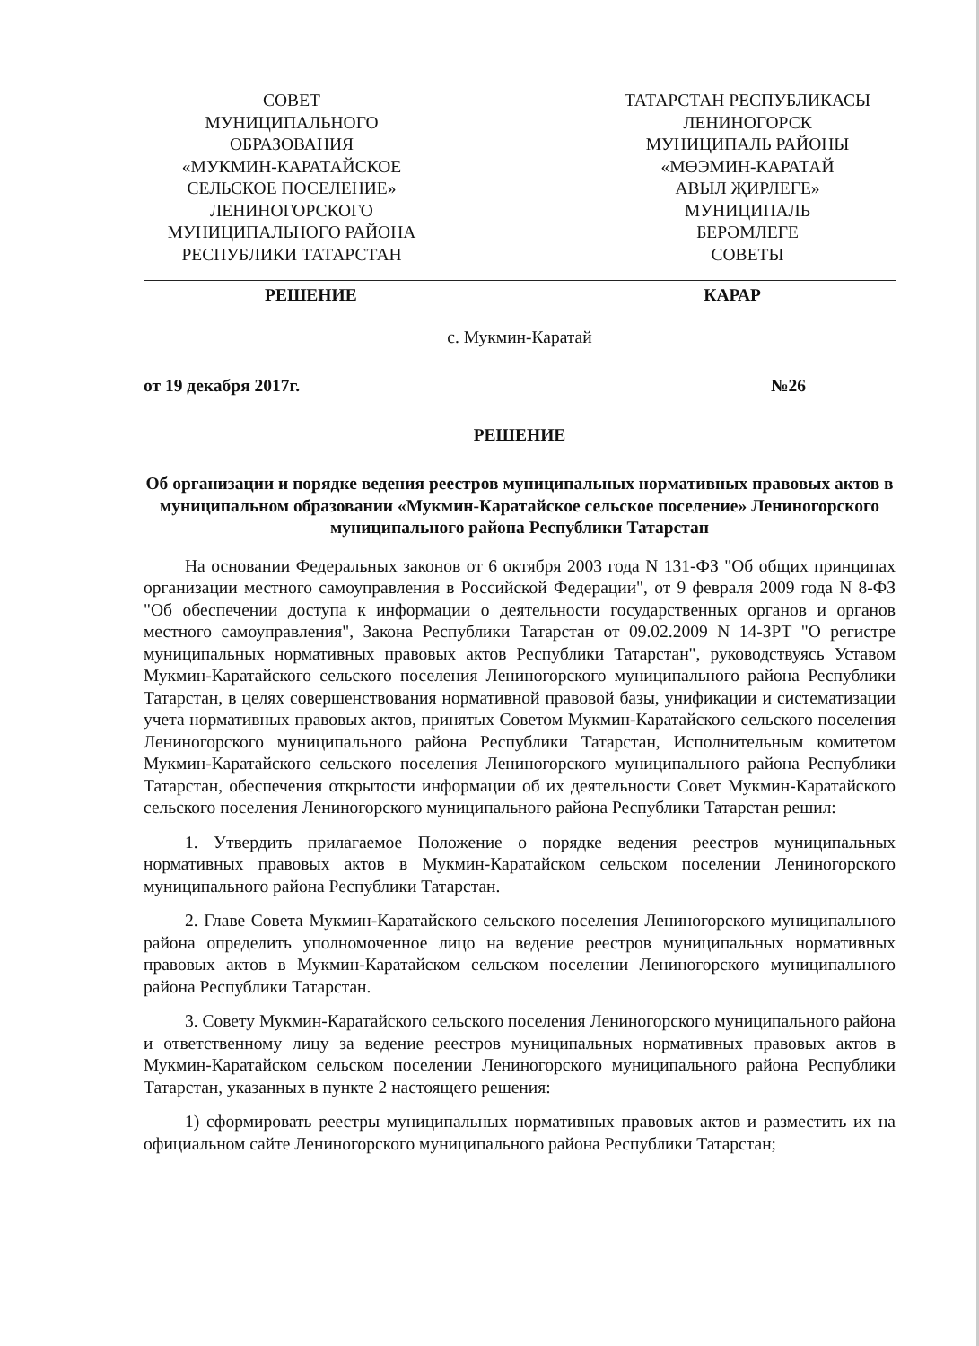СОВЕТ
МУНИЦИПАЛЬНОГО
ОБРАЗОВАНИЯ
«МУКМИН-КАРАТАЙСКОЕ
СЕЛЬСКОЕ ПОСЕЛЕНИЕ»
ЛЕНИНОГОРСКОГО
МУНИЦИПАЛЬНОГО РАЙОНА
РЕСПУБЛИКИ ТАТАРСТАН
ТАТАРСТАН РЕСПУБЛИКАСЫ
ЛЕНИНОГОРСК
МУНИЦИПАЛЬ РАЙОНЫ
«МӨЭМИН-КАРАТАЙ
АВЫЛ ҖИРЛЕГЕ»
МУНИЦИПАЛЬ
БЕРӘМЛЕГЕ
СОВЕТЫ
РЕШЕНИЕ КАРАР
с. Мукмин-Каратай
от 19 декабря 2017г. №26
РЕШЕНИЕ
Об организации и порядке ведения реестров муниципальных нормативных правовых актов в муниципальном образовании «Мукмин-Каратайское сельское поселение» Лениногорского муниципального района Республики Татарстан
На основании Федеральных законов от 6 октября 2003 года N 131-ФЗ "Об общих принципах организации местного самоуправления в Российской Федерации", от 9 февраля 2009 года N 8-ФЗ "Об обеспечении доступа к информации о деятельности государственных органов и органов местного самоуправления", Закона Республики Татарстан от 09.02.2009 N 14-ЗРТ "О регистре муниципальных нормативных правовых актов Республики Татарстан", руководствуясь Уставом Мукмин-Каратайского сельского поселения Лениногорского муниципального района Республики Татарстан, в целях совершенствования нормативной правовой базы, унификации и систематизации учета нормативных правовых актов, принятых Советом Мукмин-Каратайского сельского поселения Лениногорского муниципального района Республики Татарстан, Исполнительным комитетом Мукмин-Каратайского сельского поселения Лениногорского муниципального района Республики Татарстан, обеспечения открытости информации об их деятельности Совет Мукмин-Каратайского сельского поселения Лениногорского муниципального района Республики Татарстан решил:
1. Утвердить прилагаемое Положение о порядке ведения реестров муниципальных нормативных правовых актов в Мукмин-Каратайском сельском поселении Лениногорского муниципального района Республики Татарстан.
2. Главе Совета Мукмин-Каратайского сельского поселения Лениногорского муниципального района определить уполномоченное лицо на ведение реестров муниципальных нормативных правовых актов в Мукмин-Каратайском сельском поселении Лениногорского муниципального района Республики Татарстан.
3. Совету Мукмин-Каратайского сельского поселения Лениногорского муниципального района и ответственному лицу за ведение реестров муниципальных нормативных правовых актов в Мукмин-Каратайском сельском поселении Лениногорского муниципального района Республики Татарстан, указанных в пункте 2 настоящего решения:
1) сформировать реестры муниципальных нормативных правовых актов и разместить их на официальном сайте Лениногорского муниципального района Республики Татарстан;